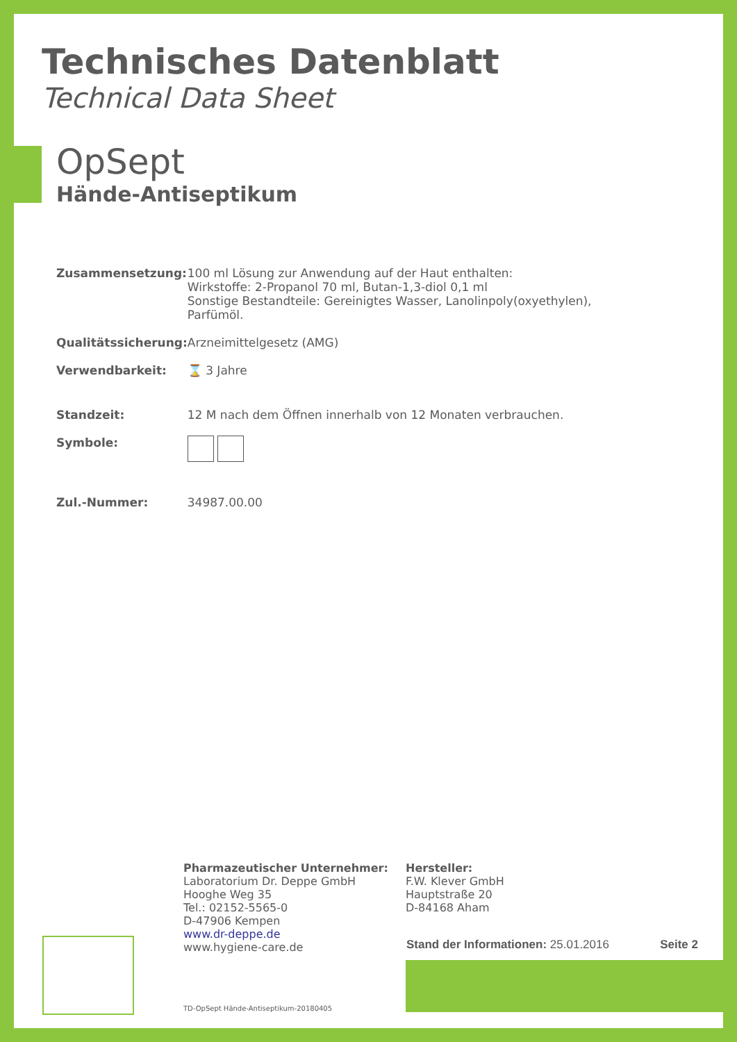Technisches Datenblatt
Technical Data Sheet
OpSept
Hände-Antiseptikum
| Zusammensetzung: | 100 ml Lösung zur Anwendung auf der Haut enthalten: Wirkstoffe: 2-Propanol 70 ml, Butan-1,3-diol 0,1 ml Sonstige Bestandteile: Gereinigtes Wasser, Lanolinpoly(oxyethylen), Parfümöl. |
| Qualitätssicherung: | Arzneimittelgesetz (AMG) |
| Verwendbarkeit: | ⌛ 3 Jahre |
| Standzeit: | 12 M nach dem Öffnen innerhalb von 12 Monaten verbrauchen. |
| Symbole: | |
| Zul.-Nummer: | 34987.00.00 |
Pharmazeutischer Unternehmer:
Laboratorium Dr. Deppe GmbH
Hooghe Weg 35
Tel.: 02152-5565-0
D-47906 Kempen
www.dr-deppe.de
www.hygiene-care.de
Hersteller:
F.W. Klever GmbH
Hauptstraße 20
D-84168 Aham
Stand der Informationen: 25.01.2016 Seite 2
TD-OpSept Hände-Antiseptikum-20180405